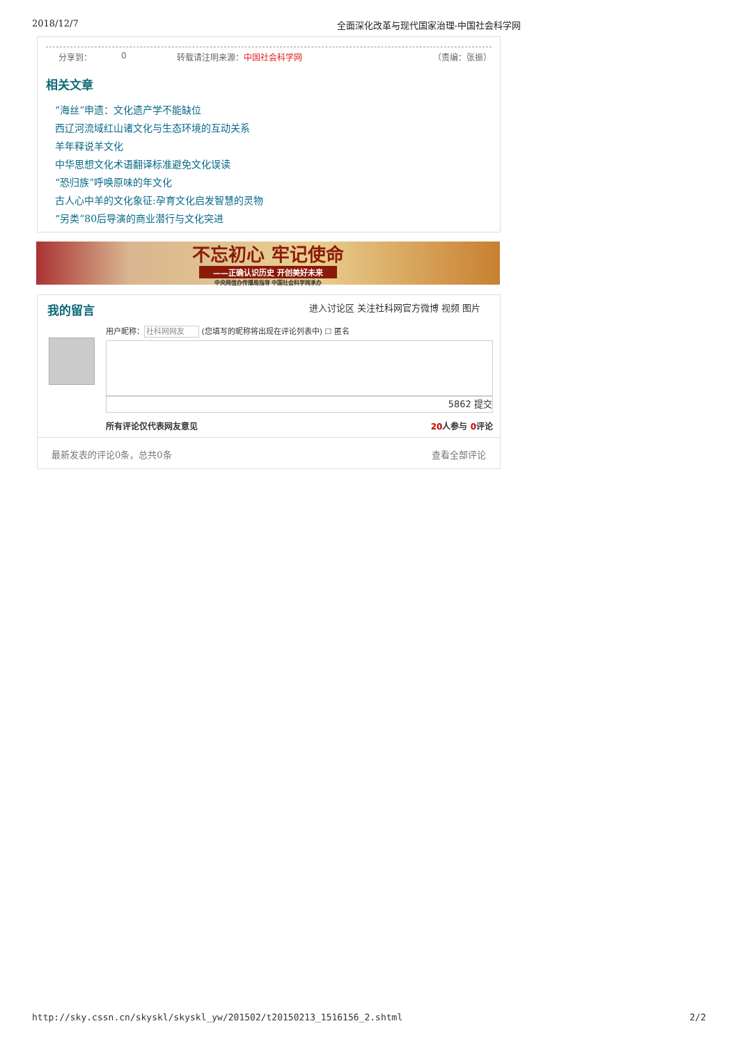2018/12/7 全面深化改革与现代国家治理-中国社会科学网
分享到： 0 转载请注明来源：中国社会科学网 （责编：张振）
相关文章
“海丝”申遗：文化遗产学不能缺位
西辽河流域红山诸文化与生态环境的互动关系
羊年释说羊文化
中华思想文化术语翻译标准避免文化误读
“恐归族”呼唤原味的年文化
古人心中羊的文化象征:孕育文化启发智慧的灵物
“另类”80后导演的商业潜行与文化突进
不忘初心 牢记使命
——正确认识历史 开创美好未来
中央网信办传播局指导 中国社会科学网承办
我的留言
进入讨论区 关注社科网官方微博 视频 图片
用户昵称：社科网网友 (您填写的昵称将出现在评论列表中) ☐ 匿名
5862 提交
所有评论仅代表网友意见 20人参与 0评论
最新发表的评论0条，总共0条 查看全部评论
http://sky.cssn.cn/skyskl/skyskl_yw/201502/t20150213_1516156_2.shtml 2/2